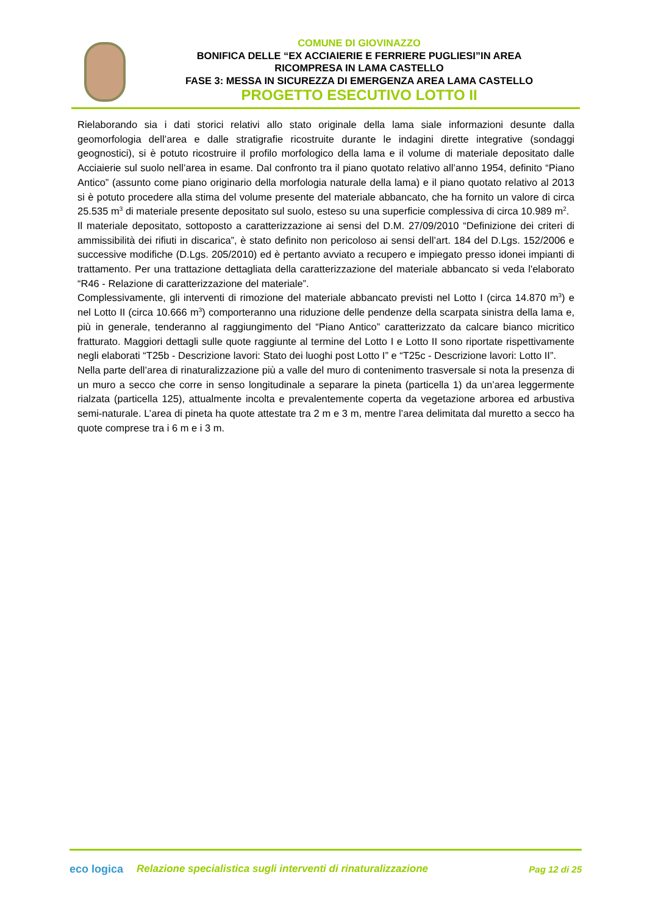COMUNE DI GIOVINAZZO
BONIFICA DELLE “EX ACCIAIERIE E FERRIERE PUGLIESI”IN AREA
RICOMPRESA IN LAMA CASTELLO
FASE 3: MESSA IN SICUREZZA DI EMERGENZA AREA LAMA CASTELLO
PROGETTO ESECUTIVO LOTTO II
Rielaborando sia i dati storici relativi allo stato originale della lama siale informazioni desunte dalla geomorfologia dell’area e dalle stratigrafie ricostruite durante le indagini dirette integrative (sondaggi geognostici), si è potuto ricostruire il profilo morfologico della lama e il volume di materiale depositato dalle Acciaierie sul suolo nell’area in esame. Dal confronto tra il piano quotato relativo all’anno 1954, definito “Piano Antico” (assunto come piano originario della morfologia naturale della lama) e il piano quotato relativo al 2013 si è potuto procedere alla stima del volume presente del materiale abbancato, che ha fornito un valore di circa 25.535 m<sup>3</sup> di materiale presente depositato sul suolo, esteso su una superficie complessiva di circa 10.989 m<sup>2</sup>.
Il materiale depositato, sottoposto a caratterizzazione ai sensi del D.M. 27/09/2010 “Definizione dei criteri di ammissibilità dei rifiuti in discarica”, è stato definito non pericoloso ai sensi dell’art. 184 del D.Lgs. 152/2006 e successive modifiche (D.Lgs. 205/2010) ed è pertanto avviato a recupero e impiegato presso idonei impianti di trattamento. Per una trattazione dettagliata della caratterizzazione del materiale abbancato si veda l'elaborato “R46 - Relazione di caratterizzazione del materiale”.
Complessivamente, gli interventi di rimozione del materiale abbancato previsti nel Lotto I (circa 14.870 m<sup>3</sup>) e nel Lotto II (circa 10.666 m<sup>3</sup>) comporteranno una riduzione delle pendenze della scarpata sinistra della lama e, più in generale, tenderanno al raggiungimento del “Piano Antico” caratterizzato da calcare bianco micritico fratturato. Maggiori dettagli sulle quote raggiunte al termine del Lotto I e Lotto II sono riportate rispettivamente negli elaborati “T25b - Descrizione lavori: Stato dei luoghi post Lotto I” e “T25c - Descrizione lavori: Lotto II”.
Nella parte dell’area di rinaturalizzazione più a valle del muro di contenimento trasversale si nota la presenza di un muro a secco che corre in senso longitudinale a separare la pineta (particella 1) da un’area leggermente rialzata (particella 125), attualmente incolta e prevalentemente coperta da vegetazione arborea ed arbustiva semi-naturale. L’area di pineta ha quote attestate tra 2 m e 3 m, mentre l’area delimitata dal muretto a secco ha quote comprese tra i 6 m e i 3 m.
eco logica
Relazione specialistica sugli interventi di rinaturalizzazione
Pag 12 di 25